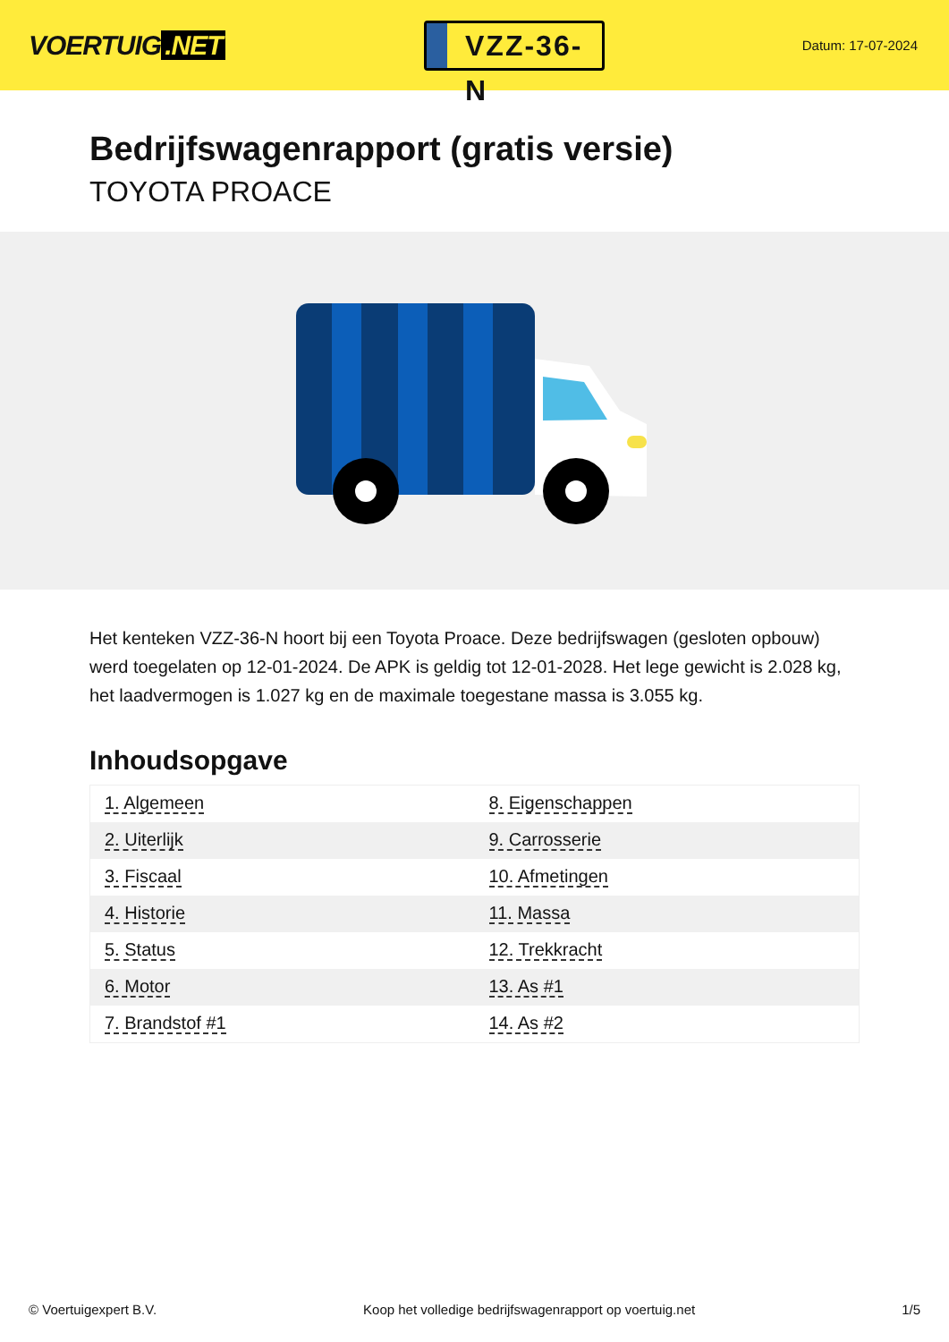VOERTUIG.NET
VZZ-36-N
Datum: 17-07-2024
Bedrijfswagenrapport (gratis versie)
TOYOTA PROACE
Het kenteken VZZ-36-N hoort bij een Toyota Proace. Deze bedrijfswagen (gesloten opbouw) werd toegelaten op 12-01-2024. De APK is geldig tot 12-01-2028. Het lege gewicht is 2.028 kg, het laadvermogen is 1.027 kg en de maximale toegestane massa is 3.055 kg.
Inhoudsopgave
| 1. Algemeen | 8. Eigenschappen |
| 2. Uiterlijk | 9. Carrosserie |
| 3. Fiscaal | 10. Afmetingen |
| 4. Historie | 11. Massa |
| 5. Status | 12. Trekkracht |
| 6. Motor | 13. As #1 |
| 7. Brandstof #1 | 14. As #2 |
© Voertuigexpert B.V. Koop het volledige bedrijfswagenrapport op voertuig.net 1/5